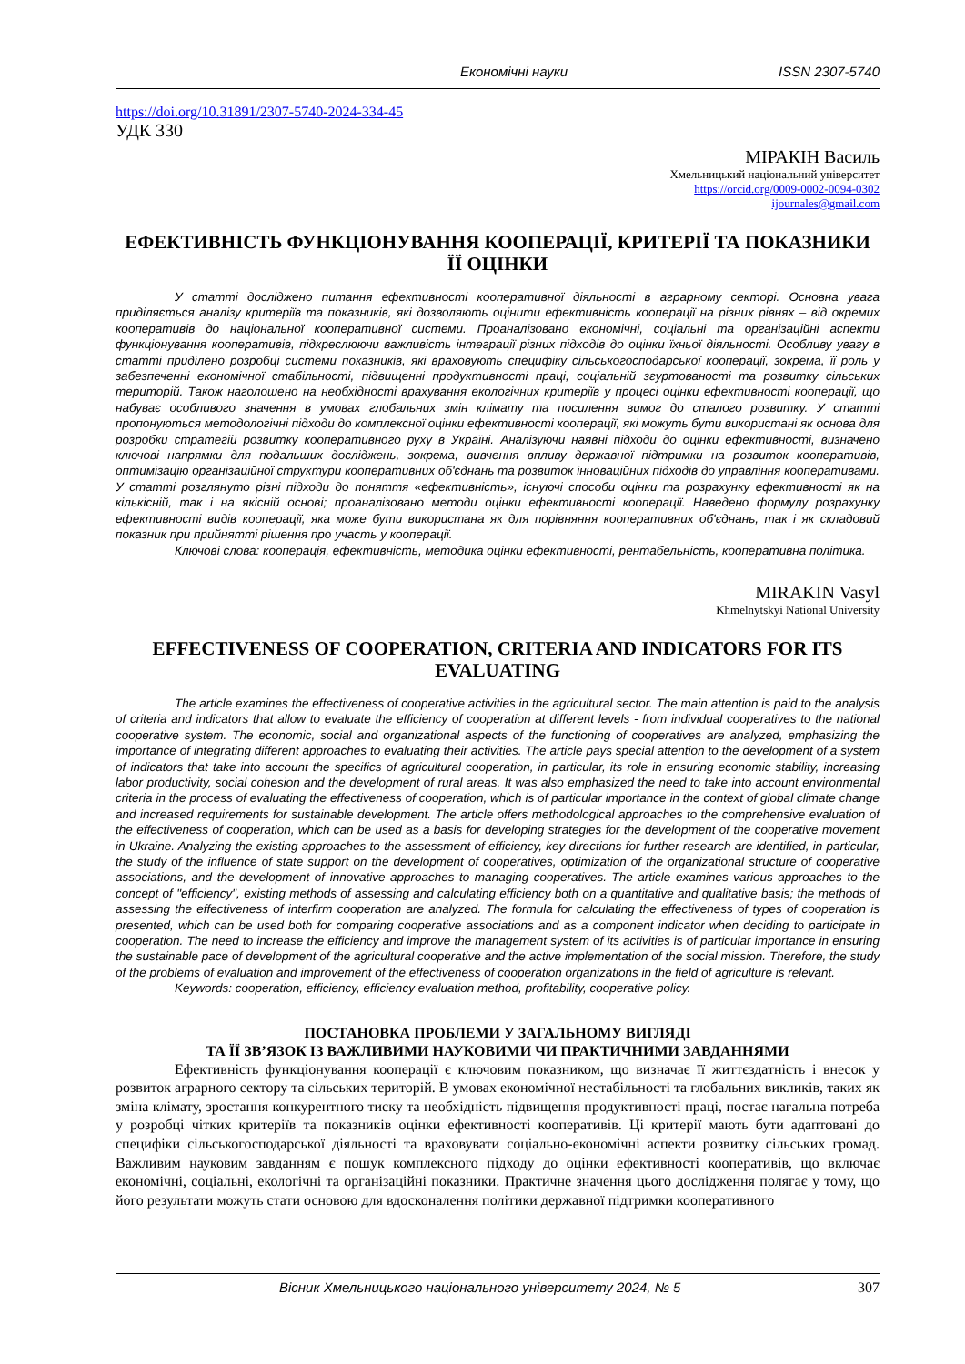Економічні науки ISSN 2307-5740
https://doi.org/10.31891/2307-5740-2024-334-45
УДК 330
МІРАКІН Василь
Хмельницький національний університет
https://orcid.org/0009-0002-0094-0302
ijournales@gmail.com
ЕФЕКТИВНІСТЬ ФУНКЦІОНУВАННЯ КООПЕРАЦІЇ, КРИТЕРІЇ ТА ПОКАЗНИКИ ЇЇ ОЦІНКИ
У статті досліджено питання ефективності кооперативної діяльності в аграрному секторі. Основна увага приділяється аналізу критеріїв та показників, які дозволяють оцінити ефективність кооперації на різних рівнях – від окремих кооперативів до національної кооперативної системи. Проаналізовано економічні, соціальні та організаційні аспекти функціонування кооперативів, підкреслюючи важливість інтеграції різних підходів до оцінки їхньої діяльності. Особливу увагу в статті приділено розробці системи показників, які враховують специфіку сільськогосподарської кооперації, зокрема, її роль у забезпеченні економічної стабільності, підвищенні продуктивності праці, соціальній згуртованості та розвитку сільських територій. Також наголошено на необхідності врахування екологічних критеріїв у процесі оцінки ефективності кооперації, що набуває особливого значення в умовах глобальних змін клімату та посилення вимог до сталого розвитку. У статті пропонуються методологічні підходи до комплексної оцінки ефективності кооперації, які можуть бути використані як основа для розробки стратегій розвитку кооперативного руху в Україні. Аналізуючи наявні підходи до оцінки ефективності, визначено ключові напрямки для подальших досліджень, зокрема, вивчення впливу державної підтримки на розвиток кооперативів, оптимізацію організаційної структури кооперативних об'єднань та розвиток інноваційних підходів до управління кооперативами. У статті розглянуто різні підходи до поняття «ефективність», існуючі способи оцінки та розрахунку ефективності як на кількісній, так і на якісній основі; проаналізовано методи оцінки ефективності кооперації. Наведено формулу розрахунку ефективності видів кооперації, яка може бути використана як для порівняння кооперативних об'єднань, так і як складовий показник при прийнятті рішення про участь у кооперації.
Ключові слова: кооперація, ефективність, методика оцінки ефективності, рентабельність, кооперативна політика.
MIRAKIN Vasyl
Khmelnytskyi National University
EFFECTIVENESS OF COOPERATION, CRITERIA AND INDICATORS FOR ITS EVALUATING
The article examines the effectiveness of cooperative activities in the agricultural sector. The main attention is paid to the analysis of criteria and indicators that allow to evaluate the efficiency of cooperation at different levels - from individual cooperatives to the national cooperative system. The economic, social and organizational aspects of the functioning of cooperatives are analyzed, emphasizing the importance of integrating different approaches to evaluating their activities. The article pays special attention to the development of a system of indicators that take into account the specifics of agricultural cooperation, in particular, its role in ensuring economic stability, increasing labor productivity, social cohesion and the development of rural areas. It was also emphasized the need to take into account environmental criteria in the process of evaluating the effectiveness of cooperation, which is of particular importance in the context of global climate change and increased requirements for sustainable development. The article offers methodological approaches to the comprehensive evaluation of the effectiveness of cooperation, which can be used as a basis for developing strategies for the development of the cooperative movement in Ukraine. Analyzing the existing approaches to the assessment of efficiency, key directions for further research are identified, in particular, the study of the influence of state support on the development of cooperatives, optimization of the organizational structure of cooperative associations, and the development of innovative approaches to managing cooperatives. The article examines various approaches to the concept of "efficiency", existing methods of assessing and calculating efficiency both on a quantitative and qualitative basis; the methods of assessing the effectiveness of interfirm cooperation are analyzed. The formula for calculating the effectiveness of types of cooperation is presented, which can be used both for comparing cooperative associations and as a component indicator when deciding to participate in cooperation. The need to increase the efficiency and improve the management system of its activities is of particular importance in ensuring the sustainable pace of development of the agricultural cooperative and the active implementation of the social mission. Therefore, the study of the problems of evaluation and improvement of the effectiveness of cooperation organizations in the field of agriculture is relevant.
Keywords: cooperation, efficiency, efficiency evaluation method, profitability, cooperative policy.
ПОСТАНОВКА ПРОБЛЕМИ У ЗАГАЛЬНОМУ ВИГЛЯДІ
ТА ЇЇ ЗВ’ЯЗОК ІЗ ВАЖЛИВИМИ НАУКОВИМИ ЧИ ПРАКТИЧНИМИ ЗАВДАННЯМИ
Ефективність функціонування кооперації є ключовим показником, що визначає її життєздатність і внесок у розвиток аграрного сектору та сільських територій. В умовах економічної нестабільності та глобальних викликів, таких як зміна клімату, зростання конкурентного тиску та необхідність підвищення продуктивності праці, постає нагальна потреба у розробці чітких критеріїв та показників оцінки ефективності кооперативів. Ці критерії мають бути адаптовані до специфіки сільськогосподарської діяльності та враховувати соціально-економічні аспекти розвитку сільських громад. Важливим науковим завданням є пошук комплексного підходу до оцінки ефективності кооперативів, що включає економічні, соціальні, екологічні та організаційні показники. Практичне значення цього дослідження полягає у тому, що його результати можуть стати основою для вдосконалення політики державної підтримки кооперативного
Вісник Хмельницького національного університету 2024, № 5 307